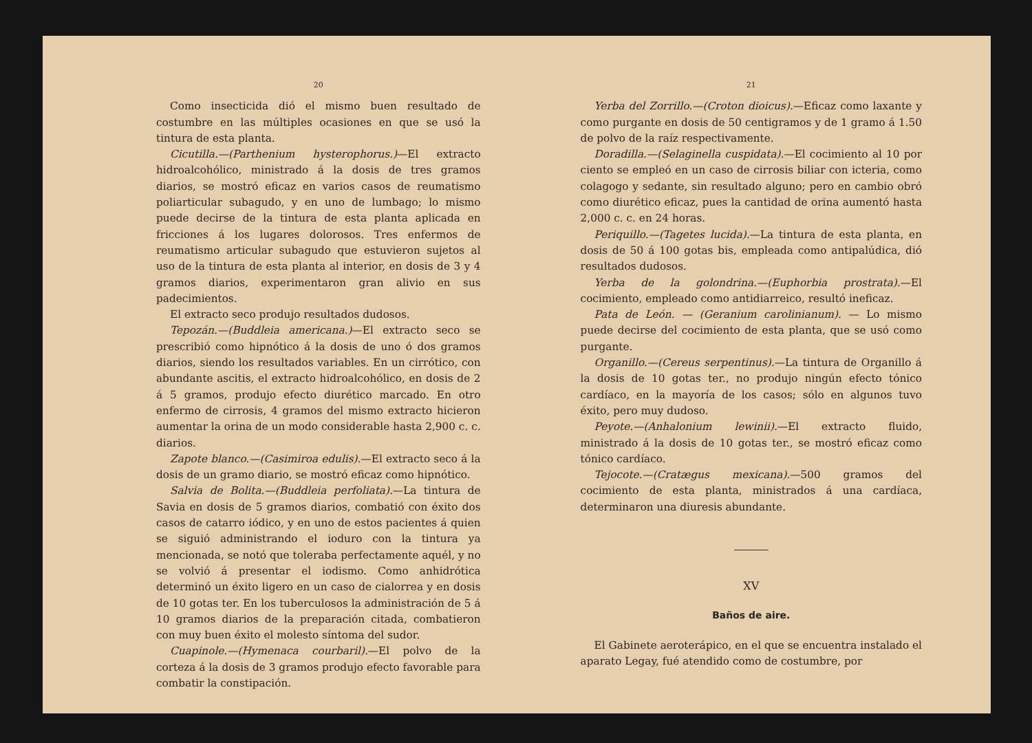20
Como insecticida dió el mismo buen resultado de costumbre en las múltiples ocasiones en que se usó la tintura de esta planta.
Cicutilla.—(Parthenium hysterophorus.)—El extracto hidroalcohólico, ministrado á la dosis de tres gramos diarios, se mostró eficaz en varios casos de reumatismo poliarticular subagudo, y en uno de lumbago; lo mismo puede decirse de la tintura de esta planta aplicada en fricciones á los lugares dolorosos. Tres enfermos de reumatismo articular subagudo que estuvieron sujetos al uso de la tintura de esta planta al interior, en dosis de 3 y 4 gramos diarios, experimentaron gran alivio en sus padecimientos.
El extracto seco produjo resultados dudosos.
Tepozán.—(Buddleia americana.)—El extracto seco se prescribió como hipnótico á la dosis de uno ó dos gramos diarios, siendo los resultados variables. En un cirrótico, con abundante ascitis, el extracto hidroalcohólico, en dosis de 2 á 5 gramos, produjo efecto diurético marcado. En otro enfermo de cirrosis, 4 gramos del mismo extracto hicieron aumentar la orina de un modo considerable hasta 2,900 c. c. diarios.
Zapote blanco.—(Casimiroa edulis).—El extracto seco á la dosis de un gramo diario, se mostró eficaz como hipnótico.
Salvia de Bolita.—(Buddleia perfoliata).—La tintura de Savia en dosis de 5 gramos diarios, combatió con éxito dos casos de catarro iódico, y en uno de estos pacientes á quien se siguió administrando el ioduro con la tintura ya mencionada, se notó que toleraba perfectamente aquél, y no se volvió á presentar el iodismo. Como anhidrótica determinó un éxito ligero en un caso de cialorrea y en dosis de 10 gotas ter. En los tuberculosos la administración de 5 á 10 gramos diarios de la preparación citada, combatieron con muy buen éxito el molesto síntoma del sudor.
Cuapinole.—(Hymenaca courbaril).—El polvo de la corteza á la dosis de 3 gramos produjo efecto favorable para combatir la constipación.
21
Yerba del Zorrillo.—(Croton dioicus).—Eficaz como laxante y como purgante en dosis de 50 centigramos y de 1 gramo á 1.50 de polvo de la raíz respectivamente.
Doradilla.—(Selaginella cuspidata).—El cocimiento al 10 por ciento se empleó en un caso de cirrosis biliar con icteria, como colagogo y sedante, sin resultado alguno; pero en cambio obró como diurético eficaz, pues la cantidad de orina aumentó hasta 2,000 c. c. en 24 horas.
Periquillo.—(Tagetes lucida).—La tintura de esta planta, en dosis de 50 á 100 gotas bis, empleada como antipalúdica, dió resultados dudosos.
Yerba de la golondrina.—(Euphorbia prostrata).—El cocimiento, empleado como antidiarreico, resultó ineficaz.
Pata de León. — (Geranium carolinianum). — Lo mismo puede decirse del cocimiento de esta planta, que se usó como purgante.
Organillo.—(Cereus serpentinus).—La tintura de Organillo á la dosis de 10 gotas ter., no produjo ningún efecto tónico cardíaco, en la mayoría de los casos; sólo en algunos tuvo éxito, pero muy dudoso.
Peyote.—(Anhalonium lewinii).—El extracto fluido, ministrado á la dosis de 10 gotas ter., se mostró eficaz como tónico cardíaco.
Tejocote.—(Cratægus mexicana).—500 gramos del cocimiento de esta planta, ministrados á una cardíaca, determinaron una diuresis abundante.
XV
Baños de aire.
El Gabinete aeroterápico, en el que se encuentra instalado el aparato Legay, fué atendido como de costumbre, por